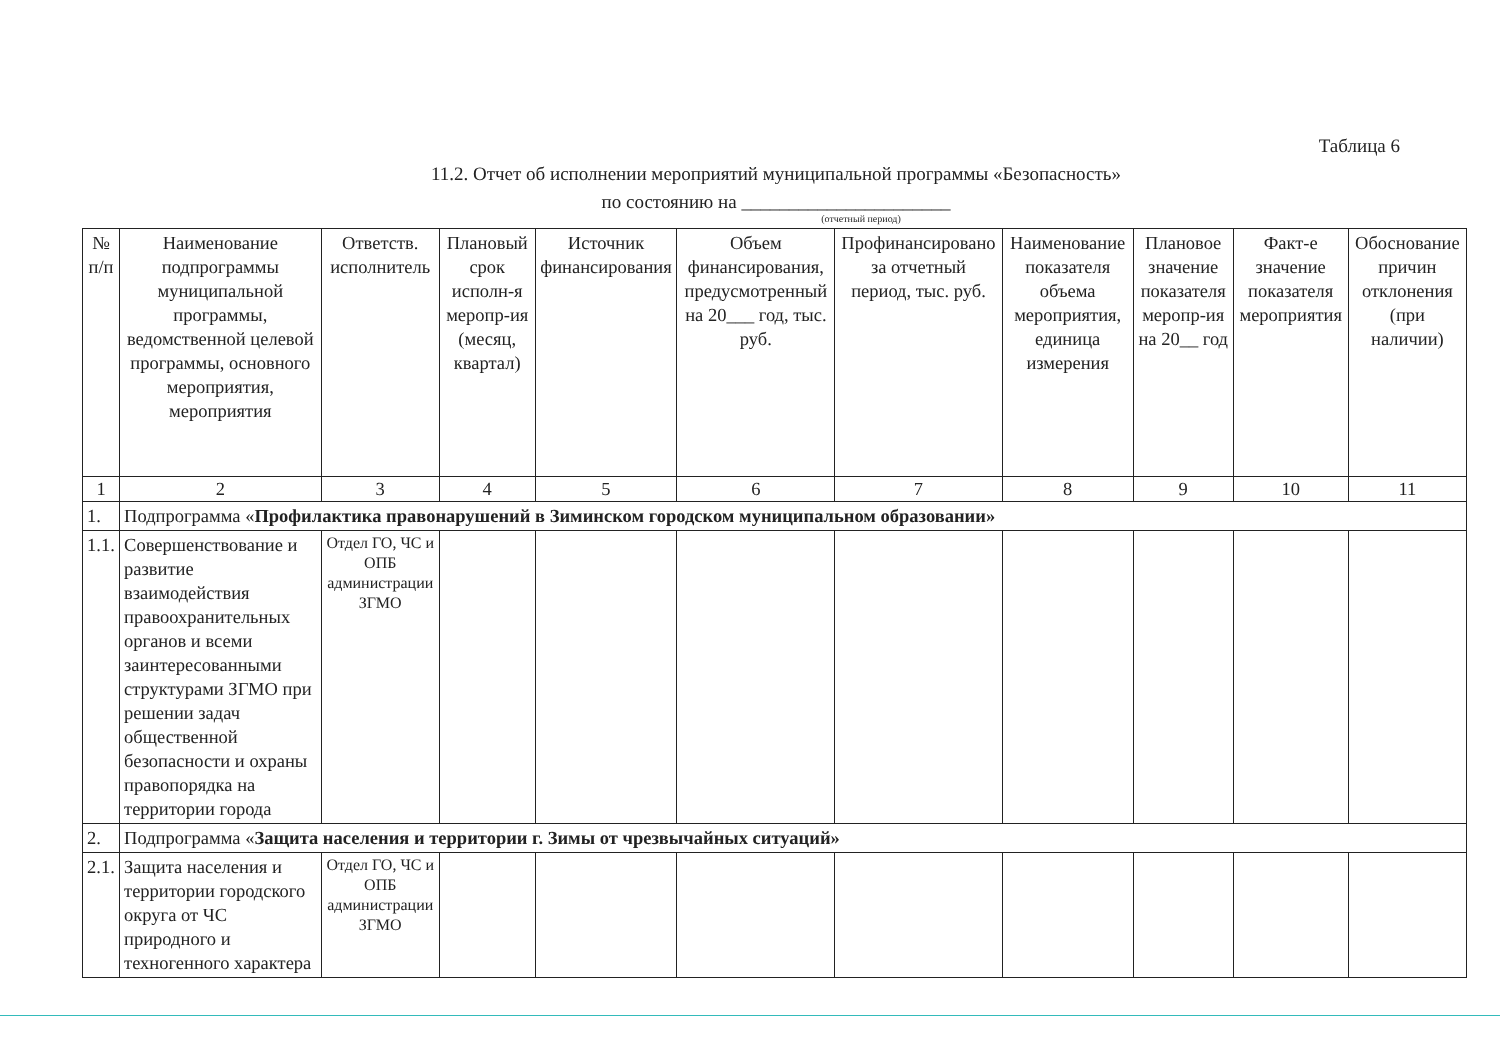Таблица 6
11.2. Отчет об исполнении мероприятий муниципальной программы «Безопасность»
по состоянию на ______________________
(отчетный период)
| № п/п | Наименование подпрограммы муниципальной программы, ведомственной целевой программы, основного мероприятия, мероприятия | Ответств. исполнитель | Плановый срок исполн-я меропр-ия (месяц, квартал) | Источник финансирования | Объем финансирования, предусмотренный на 20___ год, тыс. руб. | Профинансировано за отчетный период, тыс. руб. | Наименование показателя объема мероприятия, единица измерения | Плановое значение показателя меропр-ия на 20__ год | Факт-е значение показателя мероприятия | Обоснование причин отклонения (при наличии) |
| --- | --- | --- | --- | --- | --- | --- | --- | --- | --- | --- |
| 1 | 2 | 3 | 4 | 5 | 6 | 7 | 8 | 9 | 10 | 11 |
| 1. | Подпрограмма « Профилактика правонарушений в Зиминском городском муниципальном образовании» | | | | | | | | | |
| 1.1. | Совершенствование и развитие взаимодействия правоохранительных органов и всеми заинтересованными структурами ЗГМО при решении задач общественной безопасности и охраны правопорядка на территории города | Отдел ГО, ЧС и ОПБ администрации ЗГМО | | | | | | | | |
| 2. | Подпрограмма « Защита населения и территории г. Зимы от чрезвычайных ситуаций» | | | | | | | | | |
| 2.1. | Защита населения и территории городского округа от ЧС природного и техногенного характера | Отдел ГО, ЧС и ОПБ администрации ЗГМО | | | | | | | | |